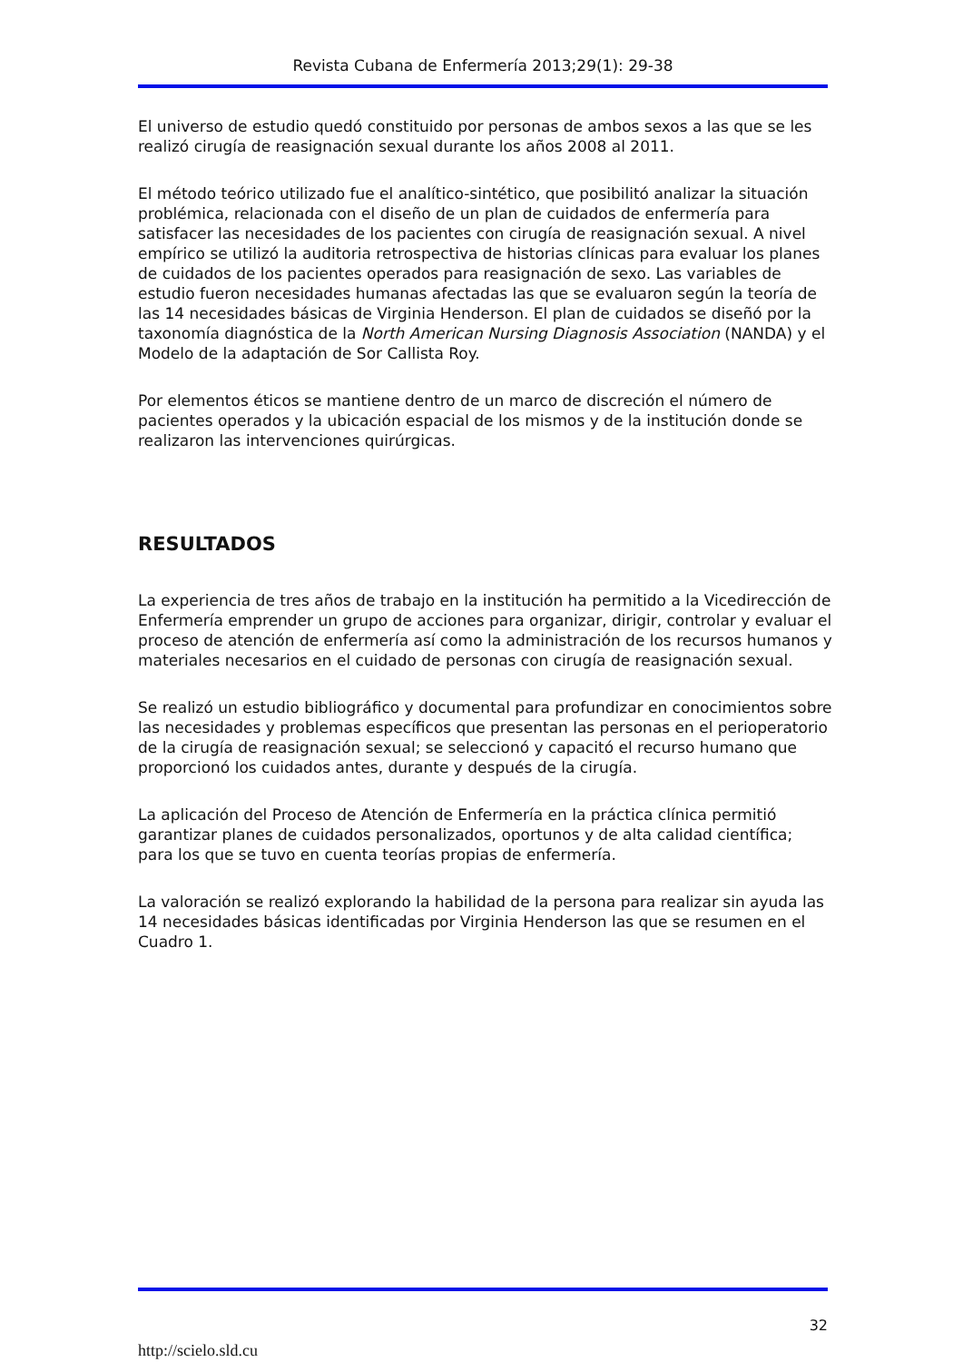Revista Cubana de Enfermería 2013;29(1): 29-38
El universo de estudio quedó constituido por personas de ambos sexos a las que se les realizó cirugía de reasignación sexual durante los años 2008 al 2011.
El método teórico utilizado fue el analítico-sintético, que posibilitó analizar la situación problémica, relacionada con el diseño de un plan de cuidados de enfermería para satisfacer las necesidades de los pacientes con cirugía de reasignación sexual. A nivel empírico se utilizó la auditoria retrospectiva de historias clínicas para evaluar los planes de cuidados de los pacientes operados para reasignación de sexo. Las variables de estudio fueron necesidades humanas afectadas las que se evaluaron según la teoría de las 14 necesidades básicas de Virginia Henderson. El plan de cuidados se diseñó por la taxonomía diagnóstica de la North American Nursing Diagnosis Association (NANDA) y el Modelo de la adaptación de Sor Callista Roy.
Por elementos éticos se mantiene dentro de un marco de discreción el número de pacientes operados y la ubicación espacial de los mismos y de la institución donde se realizaron las intervenciones quirúrgicas.
RESULTADOS
La experiencia de tres años de trabajo en la institución ha permitido a la Vicedirección de Enfermería emprender un grupo de acciones para organizar, dirigir, controlar y evaluar el proceso de atención de enfermería así como la administración de los recursos humanos y materiales necesarios en el cuidado de personas con cirugía de reasignación sexual.
Se realizó un estudio bibliográfico y documental para profundizar en conocimientos sobre las necesidades y problemas específicos que presentan las personas en el perioperatorio de la cirugía de reasignación sexual; se seleccionó y capacitó el recurso humano que proporcionó los cuidados antes, durante y después de la cirugía.
La aplicación del Proceso de Atención de Enfermería en la práctica clínica permitió garantizar planes de cuidados personalizados, oportunos y de alta calidad científica; para los que se tuvo en cuenta teorías propias de enfermería.
La valoración se realizó explorando la habilidad de la persona para realizar sin ayuda las 14 necesidades básicas identificadas por Virginia Henderson las que se resumen en el Cuadro 1.
32
http://scielo.sld.cu